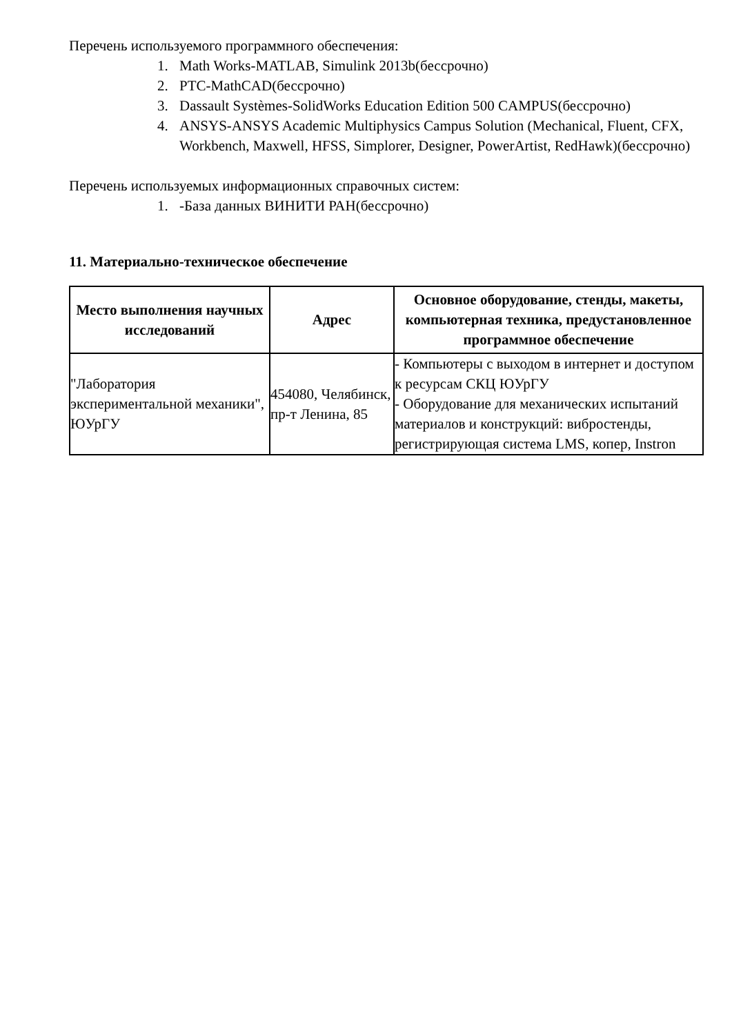Перечень используемого программного обеспечения:
1. Math Works-MATLAB, Simulink 2013b(бессрочно)
2. PTC-MathCAD(бессрочно)
3. Dassault Systèmes-SolidWorks Education Edition 500 CAMPUS(бессрочно)
4. ANSYS-ANSYS Academic Multiphysics Campus Solution (Mechanical, Fluent, CFX, Workbench, Maxwell, HFSS, Simplorer, Designer, PowerArtist, RedHawk)(бессрочно)
Перечень используемых информационных справочных систем:
1. -База данных ВИНИТИ РАН(бессрочно)
11. Материально-техническое обеспечение
| Место выполнения научных исследований | Адрес | Основное оборудование, стенды, макеты, компьютерная техника, предустановленное программное обеспечение |
| --- | --- | --- |
| "Лаборатория экспериментальной механики", ЮУрГУ | 454080, Челябинск, пр-т Ленина, 85 | - Компьютеры с выходом в интернет и доступом к ресурсам СКЦ ЮУрГУ - Оборудование для механических испытаний материалов и конструкций: вибростенды, регистрирующая система LMS, копер, Instron |